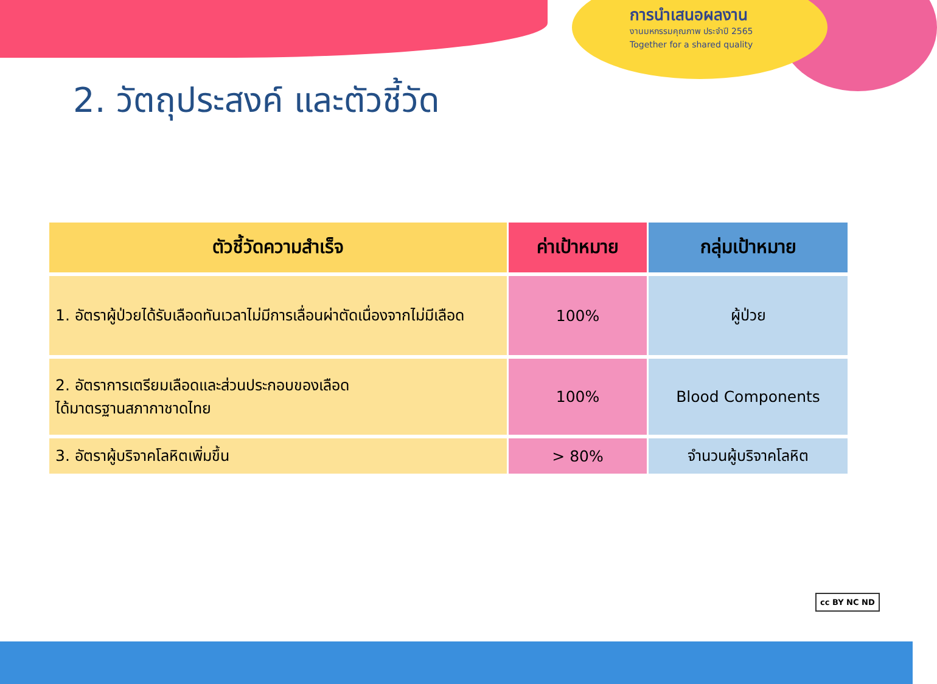การนำเสนอผลงาน
งานมหกรรมคุณภาพ ประจำปี 2565
Together for a shared quality
2. วัตถุประสงค์ และตัวชี้วัด
| ตัวชี้วัดความสำเร็จ | ค่าเป้าหมาย | กลุ่มเป้าหมาย |
| --- | --- | --- |
| 1. อัตราผู้ป่วยได้รับเลือดทันเวลาไม่มีการเลื่อนผ่าตัดเนื่องจากไม่มีเลือด | 100% | ผู้ป่วย |
| 2. อัตราการเตรียมเลือดและส่วนประกอบของเลือด ได้มาตรฐานสภากาชาดไทย | 100% | Blood Components |
| 3. อัตราผู้บริจาคโลหิตเพิ่มขึ้น | > 80% | จำนวนผู้บริจาคโลหิต |
cc BY NC ND